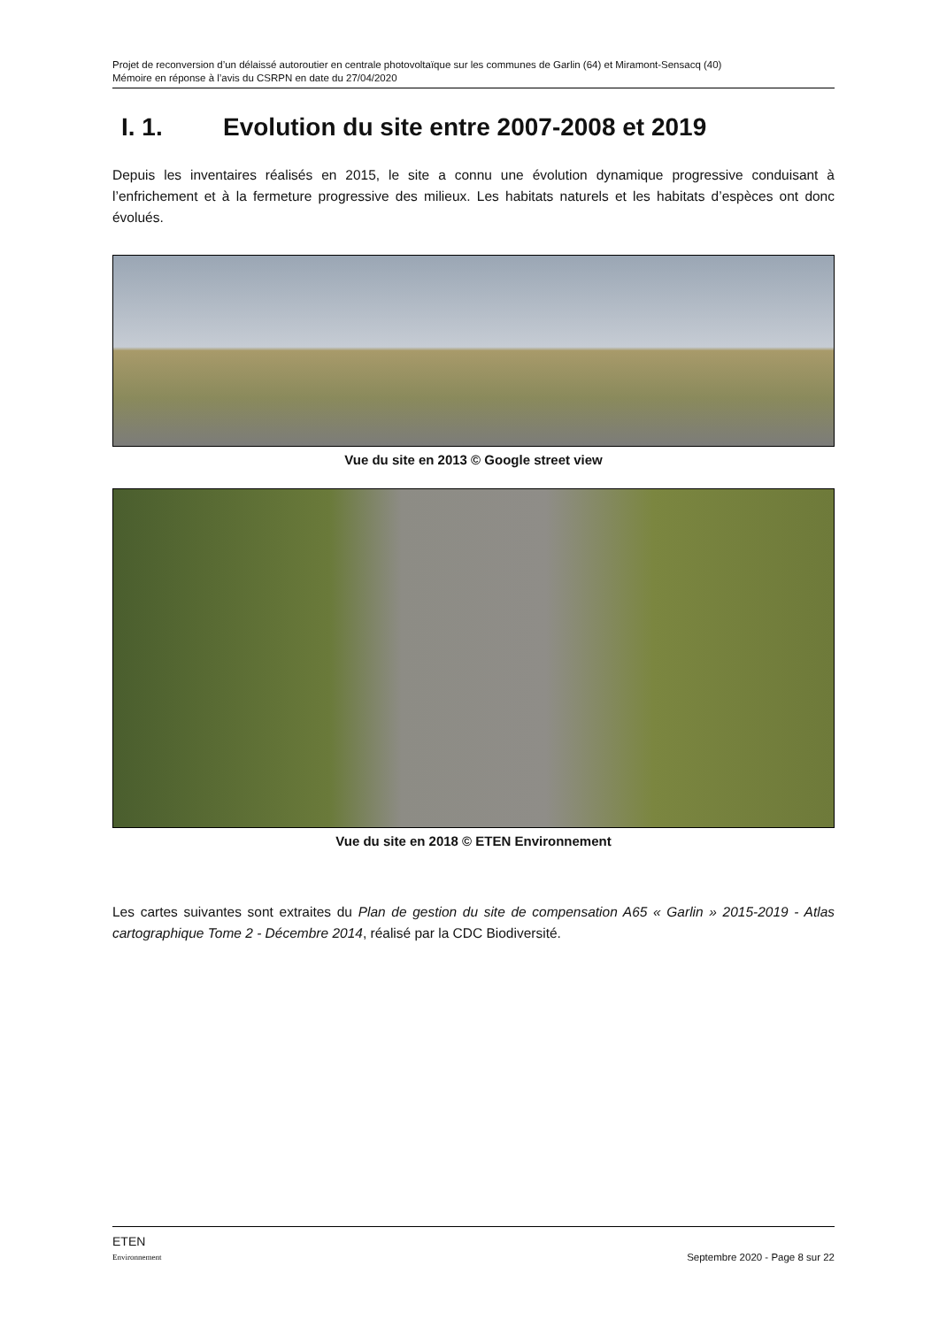Projet de reconversion d’un délaissé autoroutier en centrale photovoltaïque sur les communes de Garlin (64) et Miramont-Sensacq (40)
Mémoire en réponse à l’avis du CSRPN en date du 27/04/2020
I. 1. Evolution du site entre 2007-2008 et 2019
Depuis les inventaires réalisés en 2015, le site a connu une évolution dynamique progressive conduisant à l’enfrichement et à la fermeture progressive des milieux. Les habitats naturels et les habitats d’espèces ont donc évolués.
Vue du site en 2013 © Google street view
Vue du site en 2018 © ETEN Environnement
Les cartes suivantes sont extraites du Plan de gestion du site de compensation A65 « Garlin » 2015-2019 - Atlas cartographique Tome 2 - Décembre 2014, réalisé par la CDC Biodiversité.
ETEN
Environnement
Septembre 2020 - Page 8 sur 22